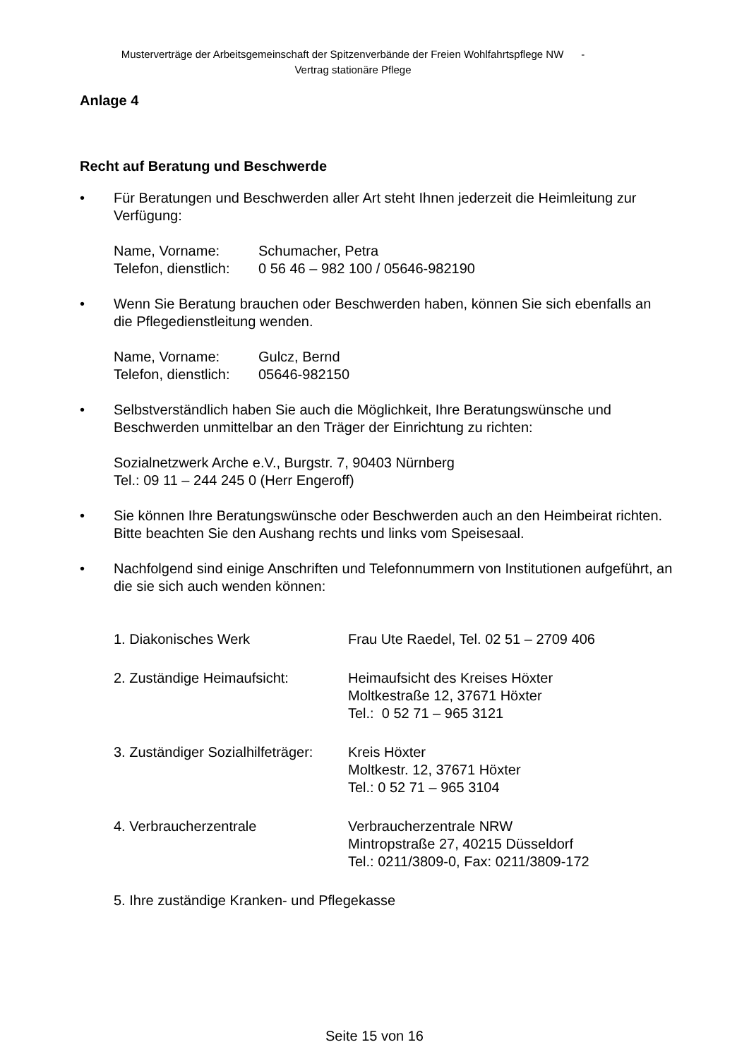Musterverträge der Arbeitsgemeinschaft der Spitzenverbände der Freien Wohlfahrtspflege NW -
Vertrag stationäre Pflege
Anlage 4
Recht auf Beratung und Beschwerde
• Für Beratungen und Beschwerden aller Art steht Ihnen jederzeit die Heimleitung zur Verfügung:
Name, Vorname: Schumacher, Petra
Telefon, dienstlich: 0 56 46 – 982 100 / 05646-982190
• Wenn Sie Beratung brauchen oder Beschwerden haben, können Sie sich ebenfalls an die Pflegedienstleitung wenden.
Name, Vorname: Gulcz, Bernd
Telefon, dienstlich: 05646-982150
• Selbstverständlich haben Sie auch die Möglichkeit, Ihre Beratungswünsche und Beschwerden unmittelbar an den Träger der Einrichtung zu richten:
Sozialnetzwerk Arche e.V., Burgstr. 7, 90403 Nürnberg
Tel.: 09 11 – 244 245 0 (Herr Engeroff)
• Sie können Ihre Beratungswünsche oder Beschwerden auch an den Heimbeirat richten. Bitte beachten Sie den Aushang rechts und links vom Speisesaal.
• Nachfolgend sind einige Anschriften und Telefonnummern von Institutionen aufgeführt, an die sie sich auch wenden können:
1. Diakonisches Werk Frau Ute Raedel, Tel. 02 51 – 2709 406
2. Zuständige Heimaufsicht: Heimaufsicht des Kreises Höxter
Moltkestraße 12, 37671 Höxter
Tel.: 0 52 71 – 965 3121
3. Zuständiger Sozialhilfeträger: Kreis Höxter
Moltkestr. 12, 37671 Höxter
Tel.: 0 52 71 – 965 3104
4. Verbraucherzentrale Verbraucherzentrale NRW
Mintropstraße 27, 40215 Düsseldorf
Tel.: 0211/3809-0, Fax: 0211/3809-172
5. Ihre zuständige Kranken- und Pflegekasse
Seite 15 von 16